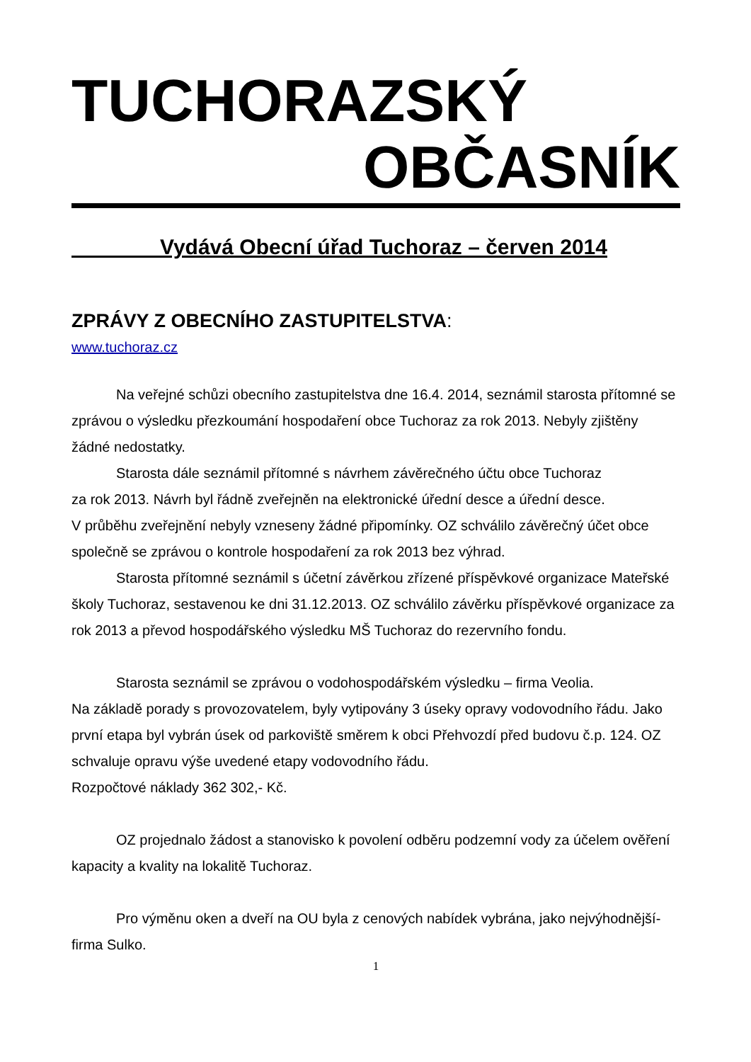TUCHORAZSKÝ
OBČASNÍK
Vydává Obecní úřad Tuchoraz – červen 2014
ZPRÁVY Z OBECNÍHO ZASTUPITELSTVA:
www.tuchoraz.cz
Na veřejné schůzi obecního zastupitelstva dne 16.4. 2014, seznámil starosta přítomné se zprávou o výsledku přezkoumání hospodaření obce Tuchoraz za rok 2013. Nebyly zjištěny žádné nedostatky.
Starosta dále seznámil přítomné s návrhem závěrečného účtu obce Tuchoraz
za rok 2013. Návrh byl řádně zveřejněn na elektronické úřední desce a úřední desce.
V průběhu zveřejnění nebyly vzneseny žádné připomínky. OZ schválilo závěrečný účet obce společně se zprávou o kontrole hospodaření za rok 2013 bez výhrad.
Starosta přítomné seznámil s účetní závěrkou zřízené příspěvkové organizace Mateřské školy Tuchoraz, sestavenou ke dni 31.12.2013. OZ schválilo závěrku příspěvkové organizace za rok 2013 a převod hospodářského výsledku MŠ Tuchoraz do rezervního fondu.
Starosta seznámil se zprávou o vodohospodářském výsledku – firma Veolia.
Na základě porady s provozovatelem, byly vytipovány 3 úseky opravy vodovodního řádu. Jako první etapa byl vybrán úsek od parkoviště směrem k obci Přehvozdí před budovu č.p. 124. OZ schvaluje opravu výše uvedené etapy vodovodního řádu.
Rozpočtové náklady 362 302,- Kč.
OZ projednalo žádost a stanovisko k povolení odběru podzemní vody za účelem ověření kapacity a kvality na lokalitě Tuchoraz.
Pro výměnu oken a dveří na OU byla z cenových nabídek vybrána, jako nejvýhodnější- firma Sulko.
1